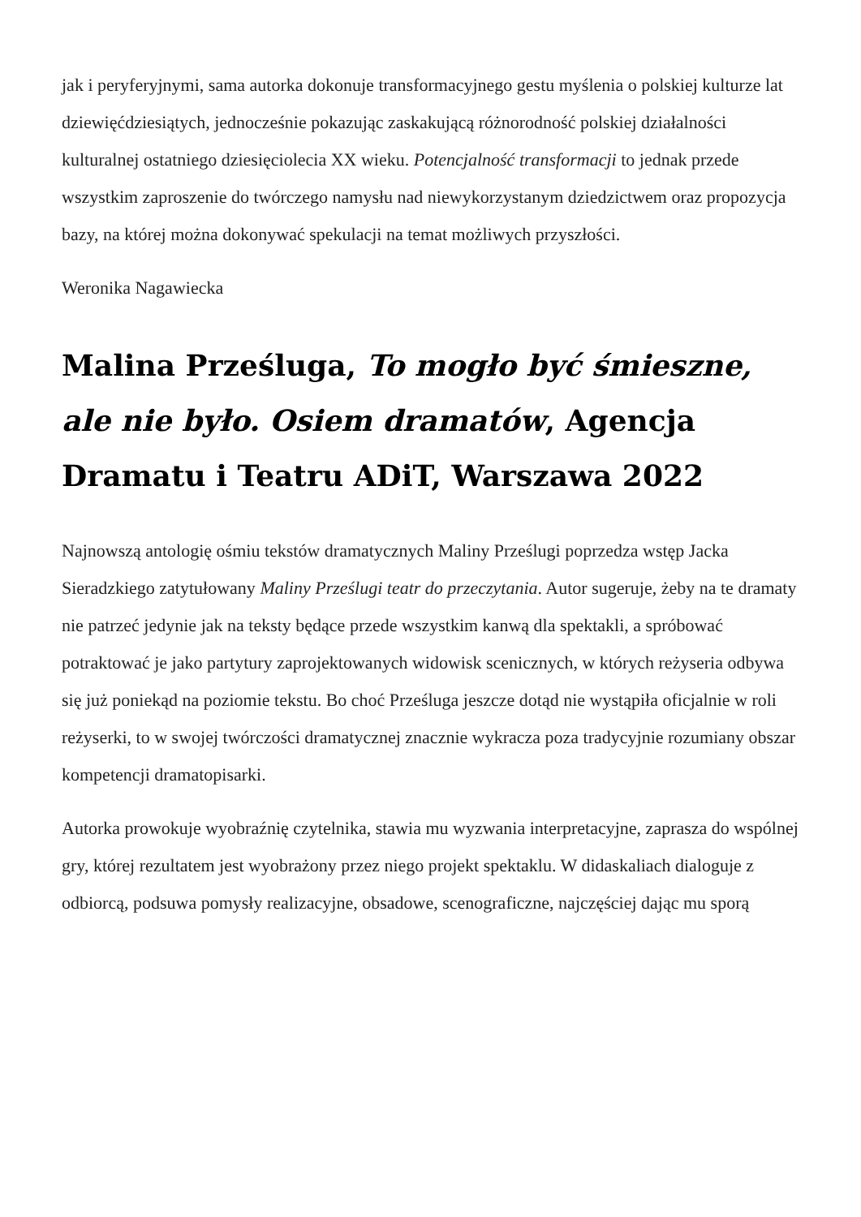jak i peryferyjnymi, sama autorka dokonuje transformacyjnego gestu myślenia o polskiej kulturze lat dziewięćdziesiątych, jednocześnie pokazując zaskakującą różnorodność polskiej działalności kulturalnej ostatniego dziesięciolecia XX wieku. Potencjalność transformacji to jednak przede wszystkim zaproszenie do twórczego namysłu nad niewykorzystanym dziedzictwem oraz propozycja bazy, na której można dokonywać spekulacji na temat możliwych przyszłości.
Weronika Nagawiecka
Malina Prześluga, To mogło być śmieszne, ale nie było. Osiem dramatów, Agencja Dramatu i Teatru ADiT, Warszawa 2022
Najnowszą antologię ośmiu tekstów dramatycznych Maliny Prześlugi poprzedza wstęp Jacka Sieradzkiego zatytułowany Maliny Prześlugi teatr do przeczytania. Autor sugeruje, żeby na te dramaty nie patrzeć jedynie jak na teksty będące przede wszystkim kanwą dla spektakli, a spróbować potraktować je jako partytury zaprojektowanych widowisk scenicznych, w których reżyseria odbywa się już poniekąd na poziomie tekstu. Bo choć Prześluga jeszcze dotąd nie wystąpiła oficjalnie w roli reżyserki, to w swojej twórczości dramatycznej znacznie wykracza poza tradycyjnie rozumiany obszar kompetencji dramatopisarki.
Autorka prowokuje wyobraźnię czytelnika, stawia mu wyzwania interpretacyjne, zaprasza do wspólnej gry, której rezultatem jest wyobrażony przez niego projekt spektaklu. W didaskaliach dialoguje z odbiorcą, podsuwa pomysły realizacyjne, obsadowe, scenograficzne, najczęściej dając mu sporą